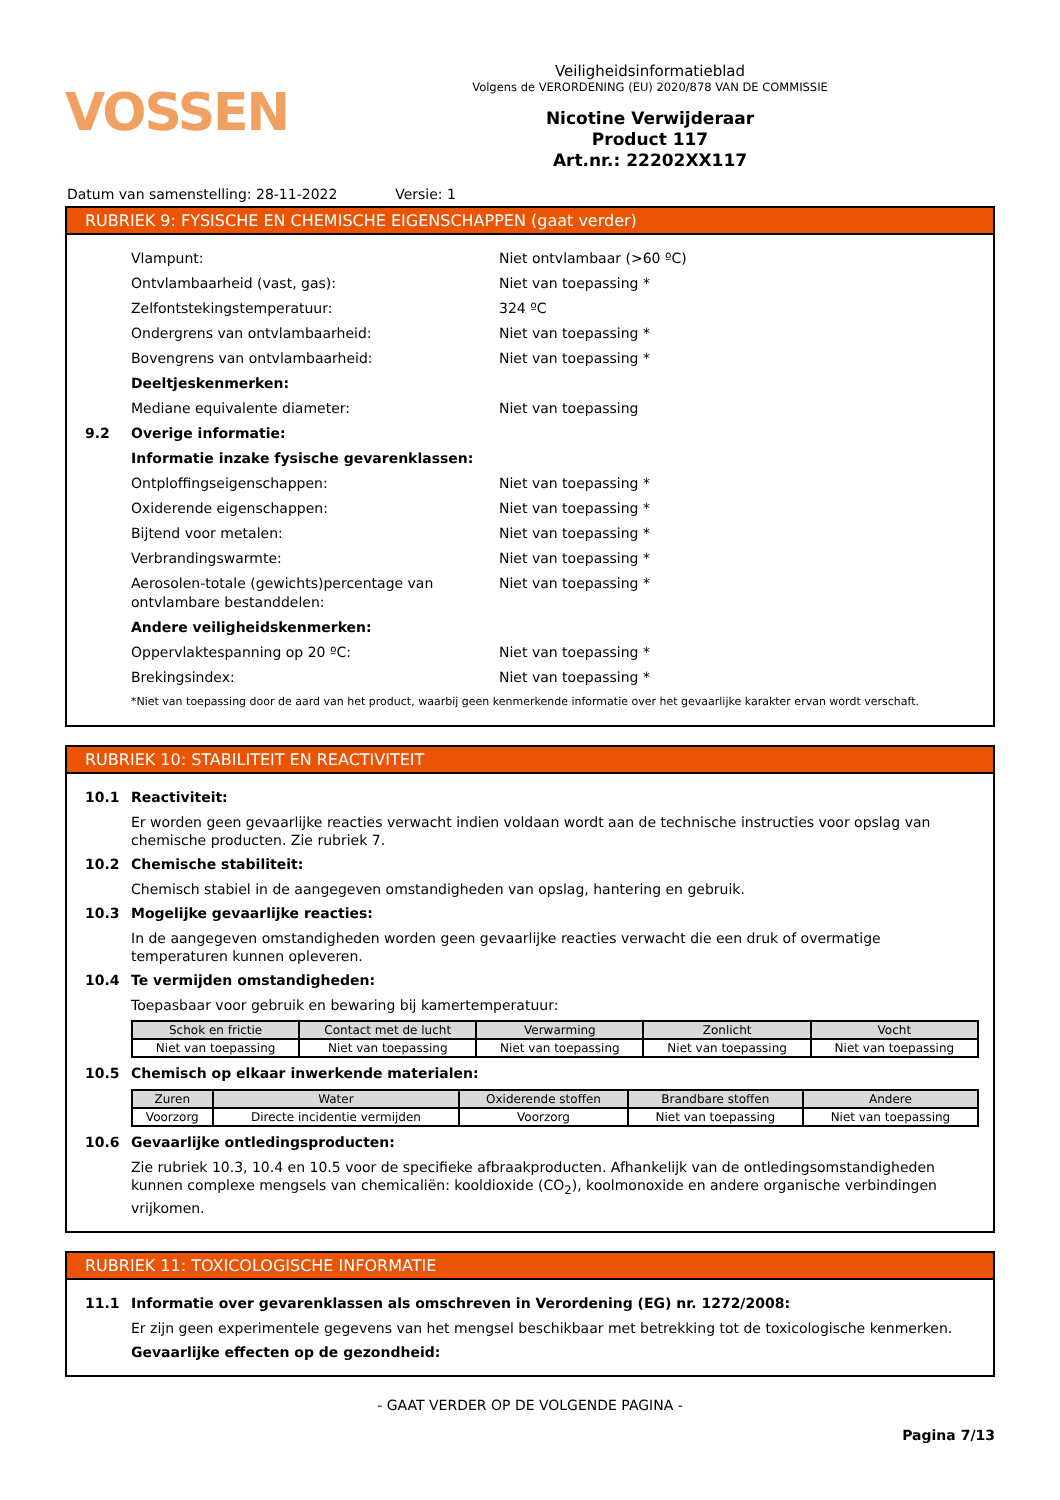VOSSEN
Veiligheidsinformatieblad
Volgens de VERORDENING (EU) 2020/878 VAN DE COMMISSIE
Nicotine Verwijderaar
Product 117
Art.nr.: 22202XX117
Datum van samenstelling: 28-11-2022 Versie: 1
RUBRIEK 9: FYSISCHE EN CHEMISCHE EIGENSCHAPPEN (gaat verder)
Vlampunt: Niet ontvlambaar (>60 ºC)
Ontvlambaarheid (vast, gas): Niet van toepassing *
Zelfontstekingstemperatuur: 324 ºC
Ondergrens van ontvlambaarheid: Niet van toepassing *
Bovengrens van ontvlambaarheid: Niet van toepassing *
Deeltjeskenmerken:
Mediane equivalente diameter: Niet van toepassing
9.2 Overige informatie:
Informatie inzake fysische gevarenklassen:
Ontploffingseigenschappen: Niet van toepassing *
Oxiderende eigenschappen: Niet van toepassing *
Bijtend voor metalen: Niet van toepassing *
Verbrandingswarmte: Niet van toepassing *
Aerosolen-totale (gewichts)percentage van ontvlambare bestanddelen: Niet van toepassing *
Andere veiligheidskenmerken:
Oppervlaktespanning op 20 ºC: Niet van toepassing *
Brekingsindex: Niet van toepassing *
*Niet van toepassing door de aard van het product, waarbij geen kenmerkende informatie over het gevaarlijke karakter ervan wordt verschaft.
RUBRIEK 10: STABILITEIT EN REACTIVITEIT
10.1 Reactiviteit:
Er worden geen gevaarlijke reacties verwacht indien voldaan wordt aan de technische instructies voor opslag van chemische producten. Zie rubriek 7.
10.2 Chemische stabiliteit:
Chemisch stabiel in de aangegeven omstandigheden van opslag, hantering en gebruik.
10.3 Mogelijke gevaarlijke reacties:
In de aangegeven omstandigheden worden geen gevaarlijke reacties verwacht die een druk of overmatige temperaturen kunnen opleveren.
10.4 Te vermijden omstandigheden:
Toepasbaar voor gebruik en bewaring bij kamertemperatuur:
| Schok en frictie | Contact met de lucht | Verwarming | Zonlicht | Vocht |
| --- | --- | --- | --- | --- |
| Niet van toepassing | Niet van toepassing | Niet van toepassing | Niet van toepassing | Niet van toepassing |
10.5 Chemisch op elkaar inwerkende materialen:
| Zuren | Water | Oxiderende stoffen | Brandbare stoffen | Andere |
| --- | --- | --- | --- | --- |
| Voorzorg | Directe incidentie vermijden | Voorzorg | Niet van toepassing | Niet van toepassing |
10.6 Gevaarlijke ontledingsproducten:
Zie rubriek 10.3, 10.4 en 10.5 voor de specifieke afbraakproducten. Afhankelijk van de ontledingsomstandigheden kunnen complexe mengsels van chemicaliën: kooldioxide (CO<sub>2</sub>), koolmonoxide en andere organische verbindingen vrijkomen.
RUBRIEK 11: TOXICOLOGISCHE INFORMATIE
11.1 Informatie over gevarenklassen als omschreven in Verordening (EG) nr. 1272/2008:
Er zijn geen experimentele gegevens van het mengsel beschikbaar met betrekking tot de toxicologische kenmerken.
Gevaarlijke effecten op de gezondheid:
- GAAT VERDER OP DE VOLGENDE PAGINA -
Pagina 7/13